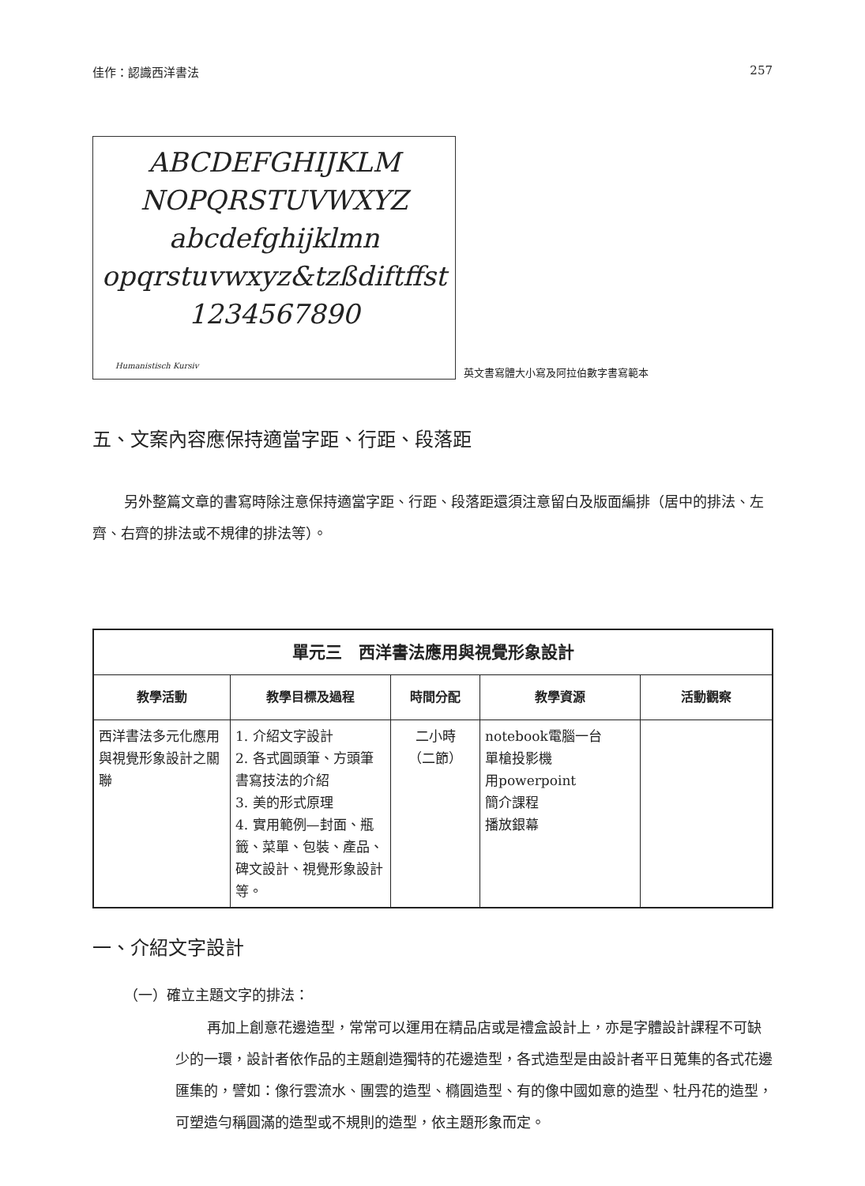佳作：認識西洋書法 257
ABCDEFGHIJKLM
NOPQRSTUVWXYZ
abcdefghijklmn
opqrstuvwxyz&tzßdiftffst
1234567890
Humanistisch Kursiv
英文書寫體大小寫及阿拉伯數字書寫範本
五、文案內容應保持適當字距、行距、段落距
另外整篇文章的書寫時除注意保持適當字距、行距、段落距還須注意留白及版面編排（居中的排法、左齊、右齊的排法或不規律的排法等）。
| 單元三 西洋書法應用與視覺形象設計 | | | | |
| --- | --- | --- | --- | --- |
| 教學活動 | 教學目標及過程 | 時間分配 | 教學資源 | 活動觀察 |
| 西洋書法多元化應用與視覺形象設計之關聯 | 1. 介紹文字設計 2. 各式圓頭筆、方頭筆書寫技法的介紹 3. 美的形式原理 4. 實用範例—封面、瓶籤、菜單、包裝、產品、碑文設計、視覺形象設計等。 | 二小時 （二節） | notebook電腦一台 單槍投影機 用powerpoint 簡介課程 播放銀幕 | |
一、介紹文字設計
（一）確立主題文字的排法：
再加上創意花邊造型，常常可以運用在精品店或是禮盒設計上，亦是字體設計課程不可缺少的一環，設計者依作品的主題創造獨特的花邊造型，各式造型是由設計者平日蒐集的各式花邊匯集的，譬如：像行雲流水、團雲的造型、橢圓造型、有的像中國如意的造型、牡丹花的造型，可塑造勻稱圓滿的造型或不規則的造型，依主題形象而定。